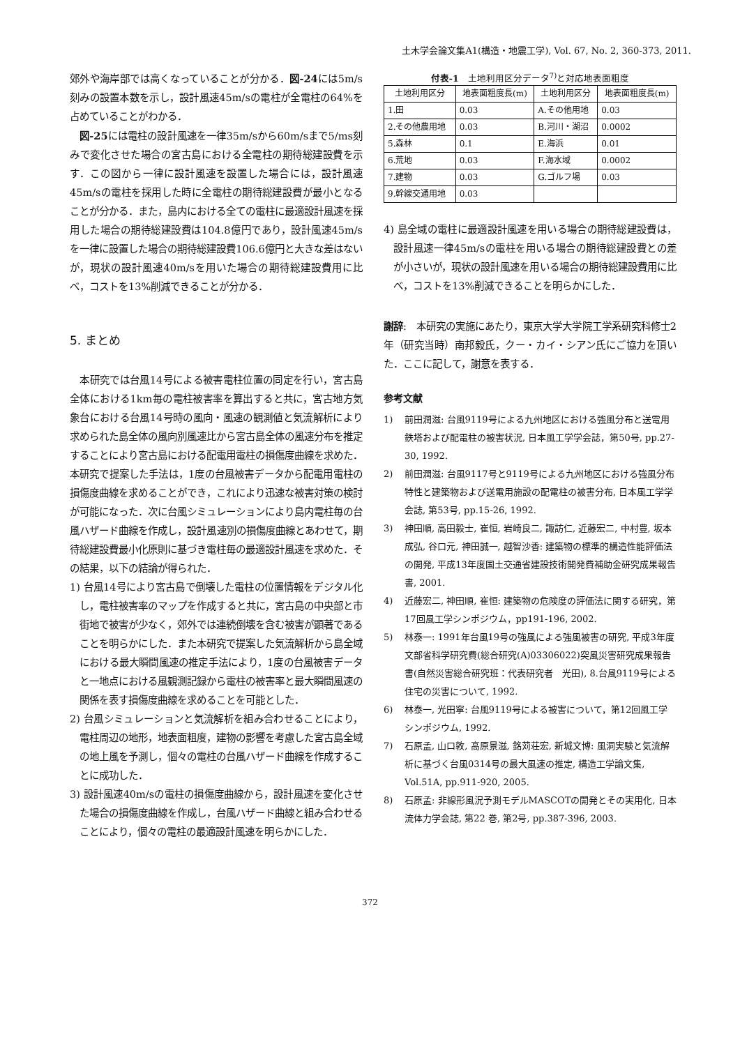土木学会論文集A1(構造・地震工学), Vol. 67, No. 2, 360-373, 2011.
郊外や海岸部では高くなっていることが分かる．図-24には5m/s刻みの設置本数を示し，設計風速45m/sの電柱が全電柱の64%を占めていることがわかる．
　図-25には電柱の設計風速を一律35m/sから60m/sまで5/ms刻みで変化させた場合の宮古島における全電柱の期待総建設費を示す．この図から一律に設計風速を設置した場合には，設計風速45m/sの電柱を採用した時に全電柱の期待総建設費が最小となることが分かる．また，島内における全ての電柱に最適設計風速を採用した場合の期待総建設費は104.8億円であり，設計風速45m/sを一律に設置した場合の期待総建設費106.6億円と大きな差はないが，現状の設計風速40m/sを用いた場合の期待総建設費用に比べ，コストを13%削減できることが分かる．
5. まとめ
　本研究では台風14号による被害電柱位置の同定を行い，宮古島全体における1km毎の電柱被害率を算出すると共に，宮古地方気象台における台風14号時の風向・風速の観測値と気流解析により求められた島全体の風向別風速比から宮古島全体の風速分布を推定することにより宮古島における配電用電柱の損傷度曲線を求めた．本研究で提案した手法は，1度の台風被害データから配電用電柱の損傷度曲線を求めることができ，これにより迅速な被害対策の検討が可能になった．次に台風シミュレーションにより島内電柱毎の台風ハザード曲線を作成し，設計風速別の損傷度曲線とあわせて，期待総建設費最小化原則に基づき電柱毎の最適設計風速を求めた．その結果，以下の結論が得られた．
1) 台風14号により宮古島で倒壊した電柱の位置情報をデジタル化し，電柱被害率のマップを作成すると共に，宮古島の中央部と市街地で被害が少なく，郊外では連続倒壊を含む被害が顕著であることを明らかにした．また本研究で提案した気流解析から島全域における最大瞬間風速の推定手法により，1度の台風被害データと一地点における風観測記録から電柱の被害率と最大瞬間風速の関係を表す損傷度曲線を求めることを可能とした．
2) 台風シミュレーションと気流解析を組み合わせることにより，電柱周辺の地形，地表面粗度，建物の影響を考慮した宮古島全域の地上風を予測し，個々の電柱の台風ハザード曲線を作成することに成功した．
3) 設計風速40m/sの電柱の損傷度曲線から，設計風速を変化させた場合の損傷度曲線を作成し，台風ハザード曲線と組み合わせることにより，個々の電柱の最適設計風速を明らかにした．
付表-1　土地利用区分データ<sup>7)</sup>と対応地表面粗度
| 土地利用区分 | 地表面粗度長(m) | 土地利用区分 | 地表面粗度長(m) |
| --- | --- | --- | --- |
| 1.田 | 0.03 | A.その他用地 | 0.03 |
| 2.その他農用地 | 0.03 | B.河川・湖沼 | 0.0002 |
| 5.森林 | 0.1 | E.海浜 | 0.01 |
| 6.荒地 | 0.03 | F.海水域 | 0.0002 |
| 7.建物 | 0.03 | G.ゴルフ場 | 0.03 |
| 9.幹線交通用地 | 0.03 | | |
4) 島全域の電柱に最適設計風速を用いる場合の期待総建設費は，設計風速一律45m/sの電柱を用いる場合の期待総建設費との差が小さいが，現状の設計風速を用いる場合の期待総建設費用に比べ，コストを13%削減できることを明らかにした．
謝辞:　本研究の実施にあたり，東京大学大学院工学系研究科修士2年（研究当時）南邦毅氏，クー・カイ・シアン氏にご協力を頂いた．ここに記して，謝意を表する．
参考文献
1) 前田潤滋: 台風9119号による九州地区における強風分布と送電用鉄塔および配電柱の被害状況, 日本風工学学会誌，第50号, pp.27-30, 1992.
2) 前田潤滋: 台風9117号と9119号による九州地区における強風分布特性と建築物および送電用施設の配電柱の被害分布, 日本風工学学会誌, 第53号, pp.15-26, 1992.
3) 神田順, 高田毅士, 崔恒, 岩崎良二, 諏訪仁, 近藤宏二, 中村豊, 坂本成弘, 谷口元, 神田誠一, 越智沙香: 建築物の標準的構造性能評価法の開発, 平成13年度国土交通省建設技術開発費補助金研究成果報告書, 2001.
4) 近藤宏二, 神田順, 崔恒: 建築物の危険度の評価法に関する研究，第17回風工学シンポジウム，pp191-196, 2002.
5) 林泰一: 1991年台風19号の強風による強風被害の研究, 平成3年度文部省科学研究費(総合研究(A)03306022)突風災害研究成果報告書(自然災害総合研究班：代表研究者　光田), 8.台風9119号による住宅の災害について, 1992.
6) 林泰一, 光田寧: 台風9119号による被害について，第12回風工学シンポジウム, 1992.
7) 石原孟, 山口敦, 高原景滋, 銘苅荘宏, 新城文博: 風洞実験と気流解析に基づく台風0314号の最大風速の推定, 構造工学論文集, Vol.51A, pp.911-920, 2005.
8) 石原孟: 非線形風況予測モデルMASCOTの開発とその実用化, 日本流体力学会誌, 第22 巻, 第2号, pp.387-396, 2003.
372